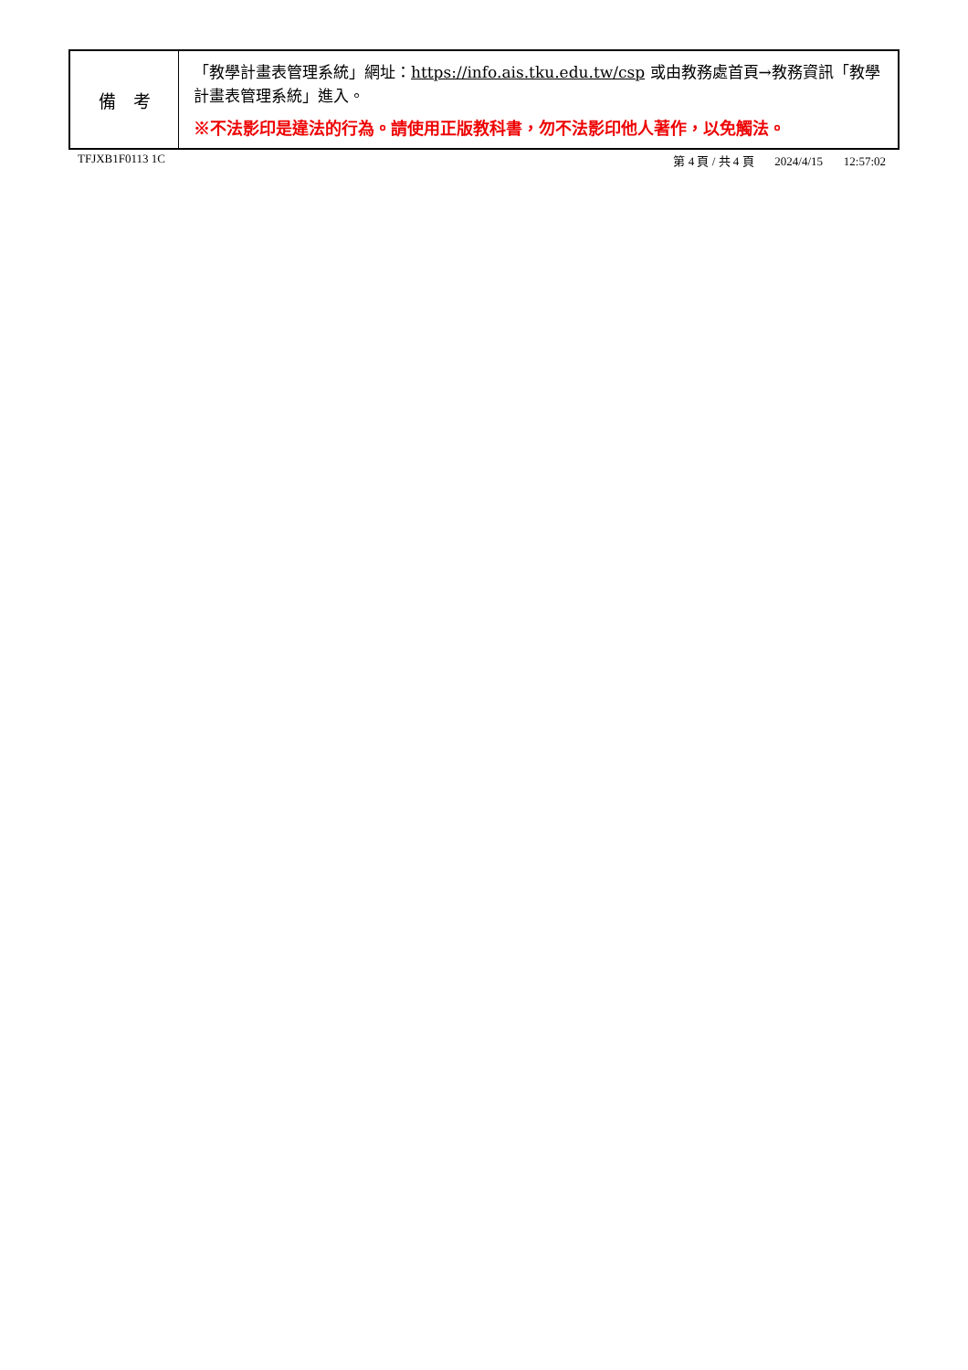| 備 考 | 「教學計畫表管理系統」網址： https://info.ais.tku.edu.tw/csp 或由教務處首頁→教務資訊「教學計畫表管理系統」進入。 ※不法影印是違法的行為。請使用正版教科書，勿不法影印他人著作，以免觸法。 |
TFJXB1F0113 1C 第 4 頁 / 共 4 頁 2024/4/15 12:57:02